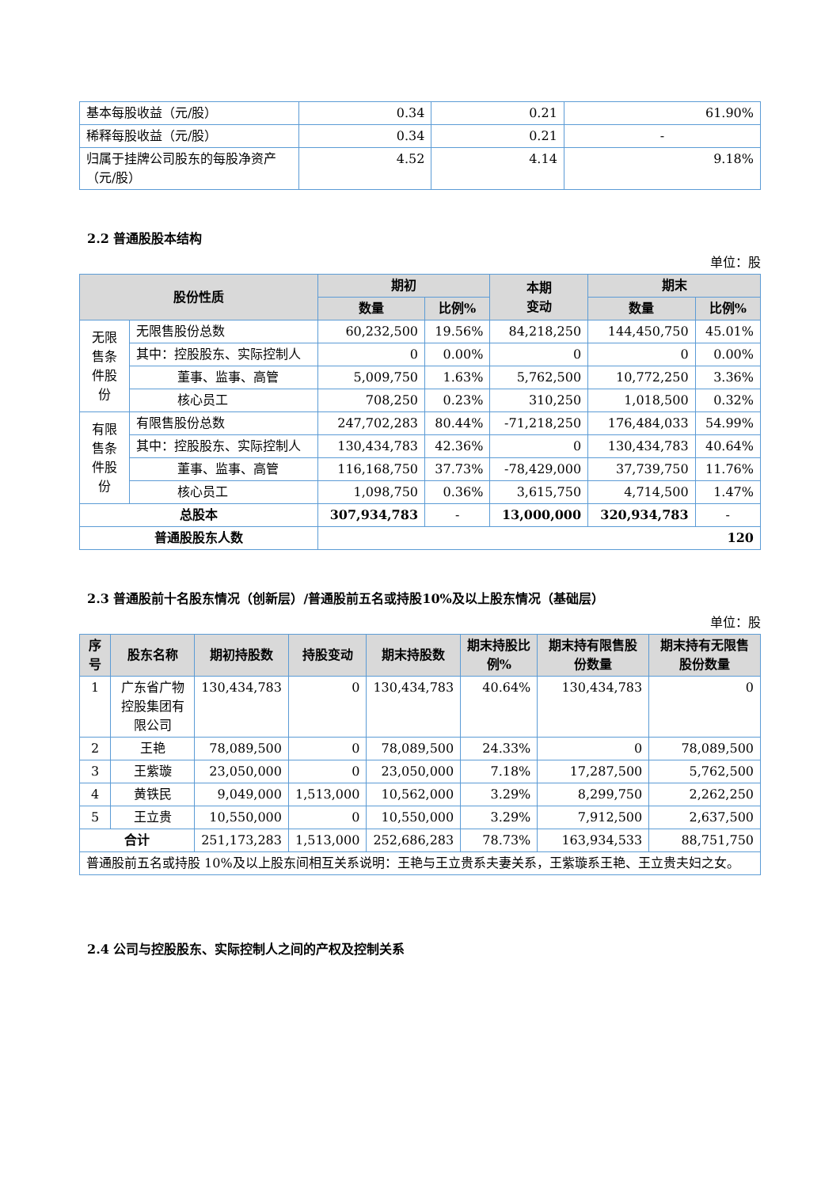| 基本每股收益（元/股） | 0.34 | 0.21 | 61.90% |
| 稀释每股收益（元/股） | 0.34 | 0.21 | - |
| 归属于挂牌公司股东的每股净资产（元/股） | 4.52 | 4.14 | 9.18% |
2.2 普通股股本结构
单位：股
| 股份性质 | | 期初 | | 本期 变动 | 期末 | |
| --- | --- | --- | --- | --- | --- | --- |
| | | 数量 | 比例% | | 数量 | 比例% |
| 无限售条件股份 | 无限售股份总数 | 60,232,500 | 19.56% | 84,218,250 | 144,450,750 | 45.01% |
| | 其中：控股股东、实际控制人 | 0 | 0.00% | 0 | 0 | 0.00% |
| | 董事、监事、高管 | 5,009,750 | 1.63% | 5,762,500 | 10,772,250 | 3.36% |
| | 核心员工 | 708,250 | 0.23% | 310,250 | 1,018,500 | 0.32% |
| 有限售条件股份 | 有限售股份总数 | 247,702,283 | 80.44% | -71,218,250 | 176,484,033 | 54.99% |
| | 其中：控股股东、实际控制人 | 130,434,783 | 42.36% | 0 | 130,434,783 | 40.64% |
| | 董事、监事、高管 | 116,168,750 | 37.73% | -78,429,000 | 37,739,750 | 11.76% |
| | 核心员工 | 1,098,750 | 0.36% | 3,615,750 | 4,714,500 | 1.47% |
| 总股本 | | 307,934,783 | - | 13,000,000 | 320,934,783 | - |
| 普通股股东人数 | | 120 | | | | |
2.3 普通股前十名股东情况（创新层）/普通股前五名或持股10%及以上股东情况（基础层）
单位：股
| 序号 | 股东名称 | 期初持股数 | 持股变动 | 期末持股数 | 期末持股比例% | 期末持有限售股份数量 | 期末持有无限售股份数量 |
| --- | --- | --- | --- | --- | --- | --- | --- |
| 1 | 广东省广物控股集团有限公司 | 130,434,783 | 0 | 130,434,783 | 40.64% | 130,434,783 | 0 |
| 2 | 王艳 | 78,089,500 | 0 | 78,089,500 | 24.33% | 0 | 78,089,500 |
| 3 | 王紫璇 | 23,050,000 | 0 | 23,050,000 | 7.18% | 17,287,500 | 5,762,500 |
| 4 | 黄铁民 | 9,049,000 | 1,513,000 | 10,562,000 | 3.29% | 8,299,750 | 2,262,250 |
| 5 | 王立贵 | 10,550,000 | 0 | 10,550,000 | 3.29% | 7,912,500 | 2,637,500 |
| 合计 | | 251,173,283 | 1,513,000 | 252,686,283 | 78.73% | 163,934,533 | 88,751,750 |
| 普通股前五名或持股 10%及以上股东间相互关系说明：王艳与王立贵系夫妻关系，王紫璇系王艳、王立贵夫妇之女。 | | | | | | | |
2.4 公司与控股股东、实际控制人之间的产权及控制关系